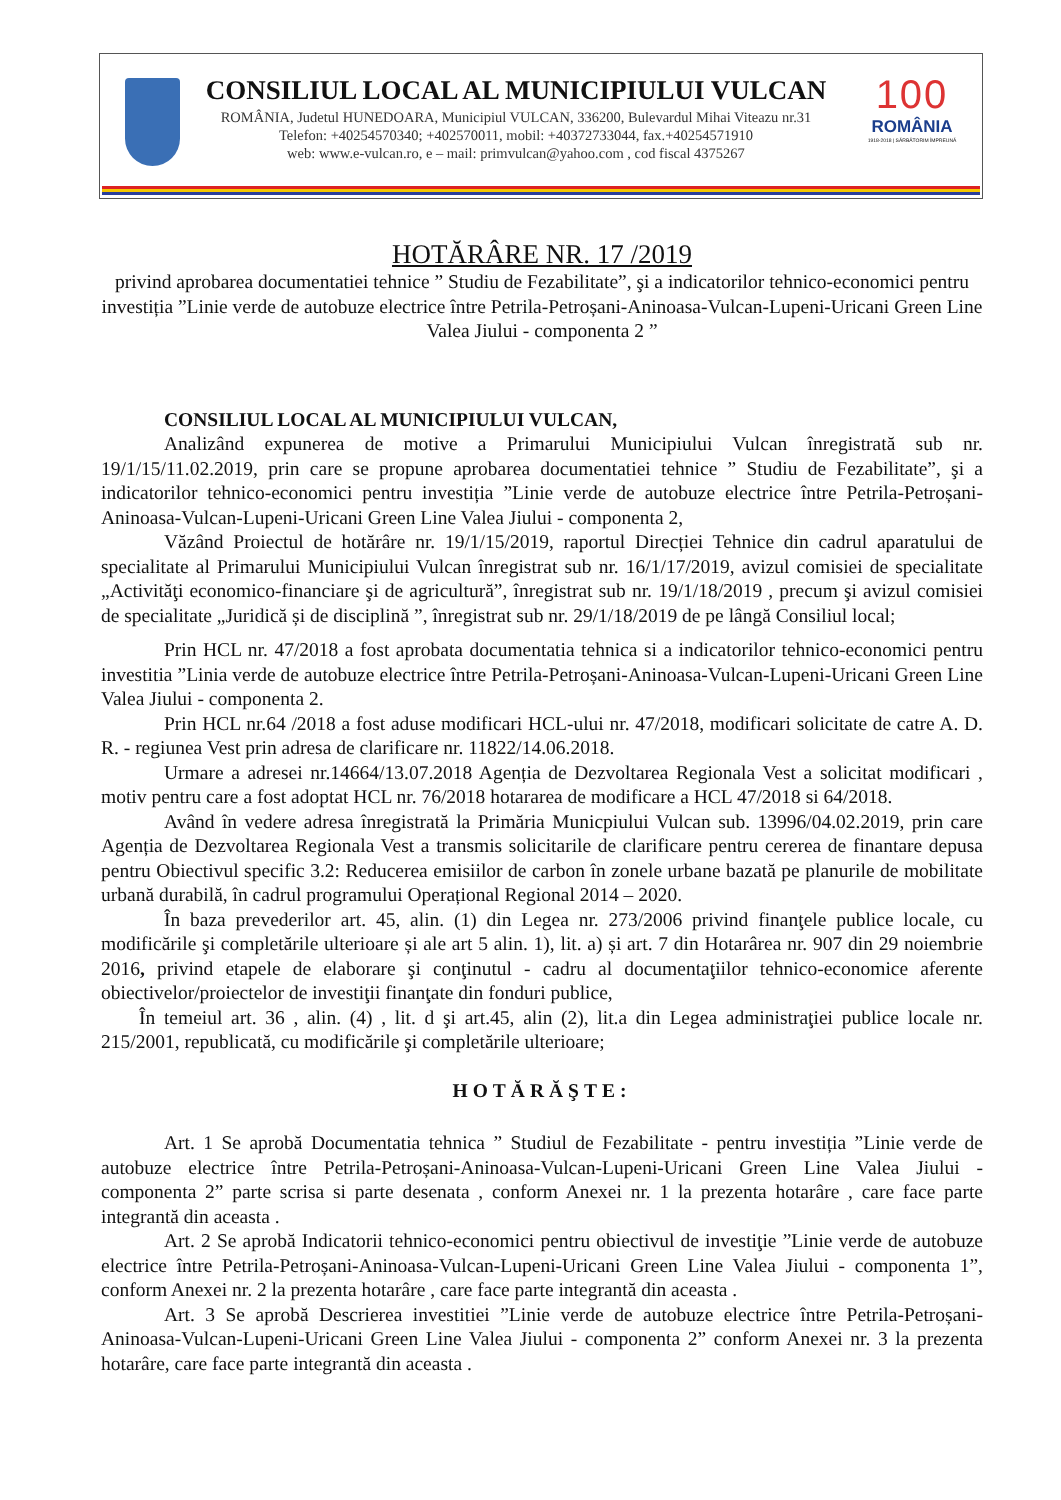CONSILIUL LOCAL AL MUNICIPIULUI VULCAN
ROMÂNIA, Judetul HUNEDOARA, Municipiul VULCAN, 336200, Bulevardul Mihai Viteazu nr.31
Telefon: +40254570340; +402570011, mobil: +40372733044, fax.+40254571910
web: www.e-vulcan.ro, e – mail: primvulcan@yahoo.com , cod fiscal 4375267
100
ROMÂNIA
1918-2018 | SĂRBĂTORIM ÎMPREUNĂ
HOTĂRÂRE NR. 17 /2019
privind aprobarea documentatiei tehnice ” Studiu de Fezabilitate”, şi a indicatorilor tehnico-economici pentru investiția ”Linie verde de autobuze electrice între Petrila-Petroșani-Aninoasa-Vulcan-Lupeni-Uricani Green Line Valea Jiului - componenta 2 ”
CONSILIUL LOCAL AL MUNICIPIULUI VULCAN,
Analizând expunerea de motive a Primarului Municipiului Vulcan înregistrată sub nr. 19/1/15/11.02.2019, prin care se propune aprobarea documentatiei tehnice ” Studiu de Fezabilitate”, şi a indicatorilor tehnico-economici pentru investiția ”Linie verde de autobuze electrice între Petrila-Petroșani-Aninoasa-Vulcan-Lupeni-Uricani Green Line Valea Jiului - componenta 2,
Văzând Proiectul de hotărâre nr. 19/1/15/2019, raportul Direcției Tehnice din cadrul aparatului de specialitate al Primarului Municipiului Vulcan înregistrat sub nr. 16/1/17/2019, avizul comisiei de specialitate „Activităţi economico-financiare şi de agricultură”, înregistrat sub nr. 19/1/18/2019 , precum şi avizul comisiei de specialitate „Juridică și de disciplină ”, înregistrat sub nr. 29/1/18/2019 de pe lângă Consiliul local;
Prin HCL nr. 47/2018 a fost aprobata documentatia tehnica si a indicatorilor tehnico-economici pentru investitia ”Linia verde de autobuze electrice între Petrila-Petroșani-Aninoasa-Vulcan-Lupeni-Uricani Green Line Valea Jiului - componenta 2.
Prin HCL nr.64 /2018 a fost aduse modificari HCL-ului nr. 47/2018, modificari solicitate de catre A. D. R. - regiunea Vest prin adresa de clarificare nr. 11822/14.06.2018.
Urmare a adresei nr.14664/13.07.2018 Agenția de Dezvoltarea Regionala Vest a solicitat modificari , motiv pentru care a fost adoptat HCL nr. 76/2018 hotararea de modificare a HCL 47/2018 si 64/2018.
Având în vedere adresa înregistrată la Primăria Municpiului Vulcan sub. 13996/04.02.2019, prin care Agenția de Dezvoltarea Regionala Vest a transmis solicitarile de clarificare pentru cererea de finantare depusa pentru Obiectivul specific 3.2: Reducerea emisiilor de carbon în zonele urbane bazată pe planurile de mobilitate urbană durabilă, în cadrul programului Operațional Regional 2014 – 2020.
În baza prevederilor art. 45, alin. (1) din Legea nr. 273/2006 privind finanţele publice locale, cu modificările şi completările ulterioare și ale art 5 alin. 1), lit. a) și art. 7 din Hotarârea nr. 907 din 29 noiembrie 2016, privind etapele de elaborare şi conţinutul - cadru al documentaţiilor tehnico-economice aferente obiectivelor/proiectelor de investiţii finanţate din fonduri publice,
În temeiul art. 36 , alin. (4) , lit. d şi art.45, alin (2), lit.a din Legea administraţiei publice locale nr. 215/2001, republicată, cu modificările şi completările ulterioare;
HOTĂRĂŞTE:
Art. 1 Se aprobă Documentatia tehnica ” Studiul de Fezabilitate - pentru investiția ”Linie verde de autobuze electrice între Petrila-Petroșani-Aninoasa-Vulcan-Lupeni-Uricani Green Line Valea Jiului - componenta 2” parte scrisa si parte desenata , conform Anexei nr. 1 la prezenta hotarâre , care face parte integrantă din aceasta .
Art. 2 Se aprobă Indicatorii tehnico-economici pentru obiectivul de investiţie ”Linie verde de autobuze electrice între Petrila-Petroșani-Aninoasa-Vulcan-Lupeni-Uricani Green Line Valea Jiului - componenta 1”, conform Anexei nr. 2 la prezenta hotarâre , care face parte integrantă din aceasta .
Art. 3 Se aprobă Descrierea investitiei ”Linie verde de autobuze electrice între Petrila-Petroșani-Aninoasa-Vulcan-Lupeni-Uricani Green Line Valea Jiului - componenta 2” conform Anexei nr. 3 la prezenta hotarâre, care face parte integrantă din aceasta .